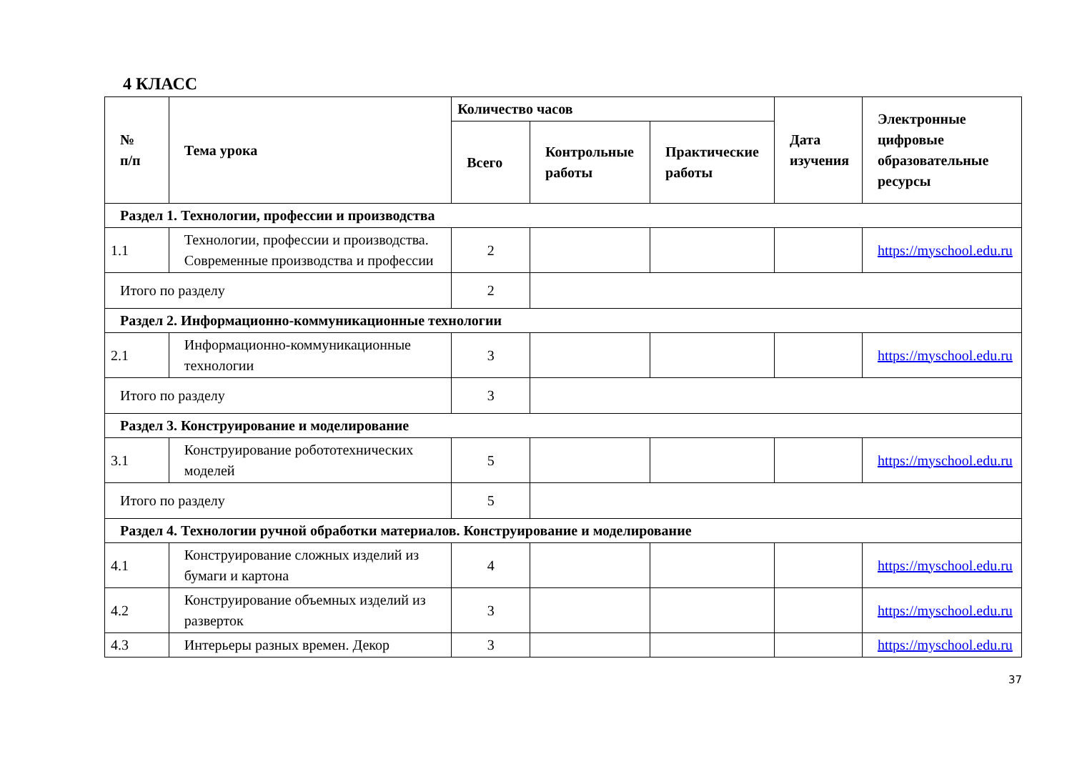4 КЛАСС
| № п/п | Тема урока | Количество часов | | | Дата изучения | Электронные цифровые образовательные ресурсы |
| --- | --- | --- | --- | --- | --- | --- |
| | | Всего | Контрольные работы | Практические работы | | |
| Раздел 1. Технологии, профессии и производства | | | | | | |
| 1.1 | Технологии, профессии и производства. Современные производства и профессии | 2 | | | | https://myschool.edu.ru |
| Итого по разделу | | 2 | | | | |
| Раздел 2. Информационно-коммуникационные технологии | | | | | | |
| 2.1 | Информационно-коммуникационные технологии | 3 | | | | https://myschool.edu.ru |
| Итого по разделу | | 3 | | | | |
| Раздел 3. Конструирование и моделирование | | | | | | |
| 3.1 | Конструирование робототехнических моделей | 5 | | | | https://myschool.edu.ru |
| Итого по разделу | | 5 | | | | |
| Раздел 4. Технологии ручной обработки материалов. Конструирование и моделирование | | | | | | |
| 4.1 | Конструирование сложных изделий из бумаги и картона | 4 | | | | https://myschool.edu.ru |
| 4.2 | Конструирование объемных изделий из разверток | 3 | | | | https://myschool.edu.ru |
| 4.3 | Интерьеры разных времен. Декор | 3 | | | | https://myschool.edu.ru |
37